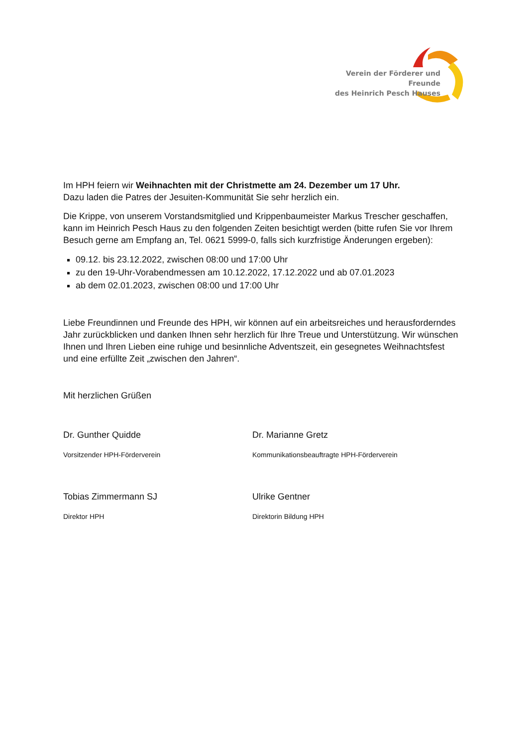Verein der Förderer und Freunde
des Heinrich Pesch Hauses
Im HPH feiern wir Weihnachten mit der Christmette am 24. Dezember um 17 Uhr.
Dazu laden die Patres der Jesuiten-Kommunität Sie sehr herzlich ein.
Die Krippe, von unserem Vorstandsmitglied und Krippenbaumeister Markus Trescher geschaffen, kann im Heinrich Pesch Haus zu den folgenden Zeiten besichtigt werden (bitte rufen Sie vor Ihrem Besuch gerne am Empfang an, Tel. 0621 5999-0, falls sich kurzfristige Änderungen ergeben):
09.12. bis 23.12.2022, zwischen 08:00 und 17:00 Uhr
zu den 19-Uhr-Vorabendmessen am 10.12.2022, 17.12.2022 und ab 07.01.2023
ab dem 02.01.2023, zwischen 08:00 und 17:00 Uhr
Liebe Freundinnen und Freunde des HPH, wir können auf ein arbeitsreiches und herausforderndes Jahr zurückblicken und danken Ihnen sehr herzlich für Ihre Treue und Unterstützung. Wir wünschen Ihnen und Ihren Lieben eine ruhige und besinnliche Adventszeit, ein gesegnetes Weihnachtsfest und eine erfüllte Zeit „zwischen den Jahren“.
Mit herzlichen Grüßen
Dr. Gunther Quidde
Vorsitzender HPH-Förderverein
Dr. Marianne Gretz
Kommunikationsbeauftragte HPH-Förderverein
Tobias Zimmermann SJ
Direktor HPH
Ulrike Gentner
Direktorin Bildung HPH